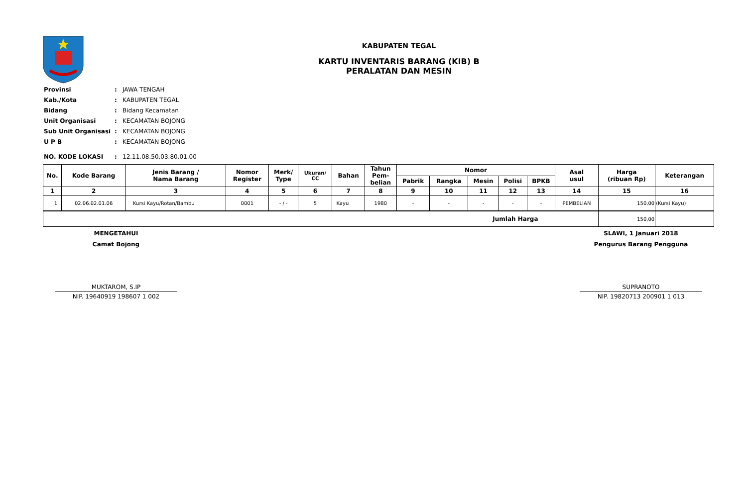KABUPATEN TEGAL
KARTU INVENTARIS BARANG (KIB) B
PERALATAN DAN MESIN
| Provinsi | : | JAWA TENGAH |
| Kab./Kota | : | KABUPATEN TEGAL |
| Bidang | : | Bidang Kecamatan |
| Unit Organisasi | : | KECAMATAN BOJONG |
| Sub Unit Organisasi | : | KECAMATAN BOJONG |
| U P B | : | KECAMATAN BOJONG |
| NO. KODE LOKASI | : | 12.11.08.50.03.80.01.00 |
| No. | Kode Barang | Jenis Barang / Nama Barang | Nomor Register | Merk/ Type | Ukuran/ CC | Bahan | Tahun Pem- belian | Nomor | | | | | Asal usul | Harga (ribuan Rp) | Keterangan |
| --- | --- | --- | --- | --- | --- | --- | --- | --- | --- | --- | --- | --- | --- | --- | --- |
| | | | | | | | | Pabrik | Rangka | Mesin | Polisi | BPKB | | | |
| 1 | 2 | 3 | 4 | 5 | 6 | 7 | 8 | 9 | 10 | 11 | 12 | 13 | 14 | 15 | 16 |
| 1 | 02.06.02.01.06 | Kursi Kayu/Rotan/Bambu | 0001 | - / - | 5 | Kayu | 1980 | - | - | - | - | - | PEMBELIAN | 150,00 | (Kursi Kayu) |
| Jumlah Harga | | | | | | | | | | | | | | 150,00 | |
MENGETAHUI
Camat Bojong
MUKTAROM, S.IP
NIP. 19640919 198607 1 002
SLAWI, 1 Januari 2018
Pengurus Barang Pengguna
SUPRANOTO
NIP. 19820713 200901 1 013